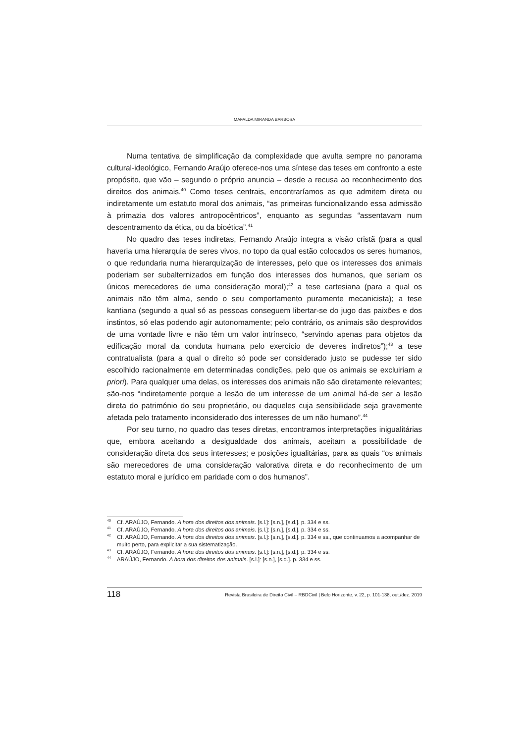MAFALDA MIRANDA BARBOSA
Numa tentativa de simplificação da complexidade que avulta sempre no panorama cultural-ideológico, Fernando Araújo oferece-nos uma síntese das teses em confronto a este propósito, que vão – segundo o próprio anuncia – desde a recusa ao reconhecimento dos direitos dos animais.<sup>40</sup> Como teses centrais, encontraríamos as que admitem direta ou indiretamente um estatuto moral dos animais, “as primeiras funcionalizando essa admissão à primazia dos valores antropocêntricos”, enquanto as segundas “assentavam num descentramento da ética, ou da bioética”.<sup>41</sup>
No quadro das teses indiretas, Fernando Araújo integra a visão cristã (para a qual haveria uma hierarquia de seres vivos, no topo da qual estão colocados os seres humanos, o que redundaria numa hierarquização de interesses, pelo que os interesses dos animais poderiam ser subalternizados em função dos interesses dos humanos, que seriam os únicos merecedores de uma consideração moral);<sup>42</sup> a tese cartesiana (para a qual os animais não têm alma, sendo o seu comportamento puramente mecanicista); a tese kantiana (segundo a qual só as pessoas conseguem libertar-se do jugo das paixões e dos instintos, só elas podendo agir autonomamente; pelo contrário, os animais são desprovidos de uma vontade livre e não têm um valor intrínseco, “servindo apenas para objetos da edificação moral da conduta humana pelo exercício de deveres indiretos”);<sup>43</sup> a tese contratualista (para a qual o direito só pode ser considerado justo se pudesse ter sido escolhido racionalmente em determinadas condições, pelo que os animais se excluiriam a priori). Para qualquer uma delas, os interesses dos animais não são diretamente relevantes; são-nos “indiretamente porque a lesão de um interesse de um animal há-de ser a lesão direta do património do seu proprietário, ou daqueles cuja sensibilidade seja gravemente afetada pelo tratamento inconsiderado dos interesses de um não humano”.<sup>44</sup>
Por seu turno, no quadro das teses diretas, encontramos interpretações inigualitárias que, embora aceitando a desigualdade dos animais, aceitam a possibilidade de consideração direta dos seus interesses; e posições igualitárias, para as quais “os animais são merecedores de uma consideração valorativa direta e do reconhecimento de um estatuto moral e jurídico em paridade com o dos humanos”.
<sup>40</sup> Cf. ARAÚJO, Fernando. A hora dos direitos dos animais. [s.l.]: [s.n.], [s.d.]. p. 334 e ss.
<sup>41</sup> Cf. ARAÚJO, Fernando. A hora dos direitos dos animais. [s.l.]: [s.n.], [s.d.]. p. 334 e ss.
<sup>42</sup> Cf. ARAÚJO, Fernando. A hora dos direitos dos animais. [s.l.]: [s.n.], [s.d.]. p. 334 e ss., que continuamos a acompanhar de muito perto, para explicitar a sua sistematização.
<sup>43</sup> Cf. ARAÚJO, Fernando. A hora dos direitos dos animais. [s.l.]: [s.n.], [s.d.]. p. 334 e ss.
<sup>44</sup> ARAÚJO, Fernando. A hora dos direitos dos animais. [s.l.]: [s.n.], [s.d.]. p. 334 e ss.
118 Revista Brasileira de Direito Civil – RBDCivil | Belo Horizonte, v. 22, p. 101-138, out./dez. 2019